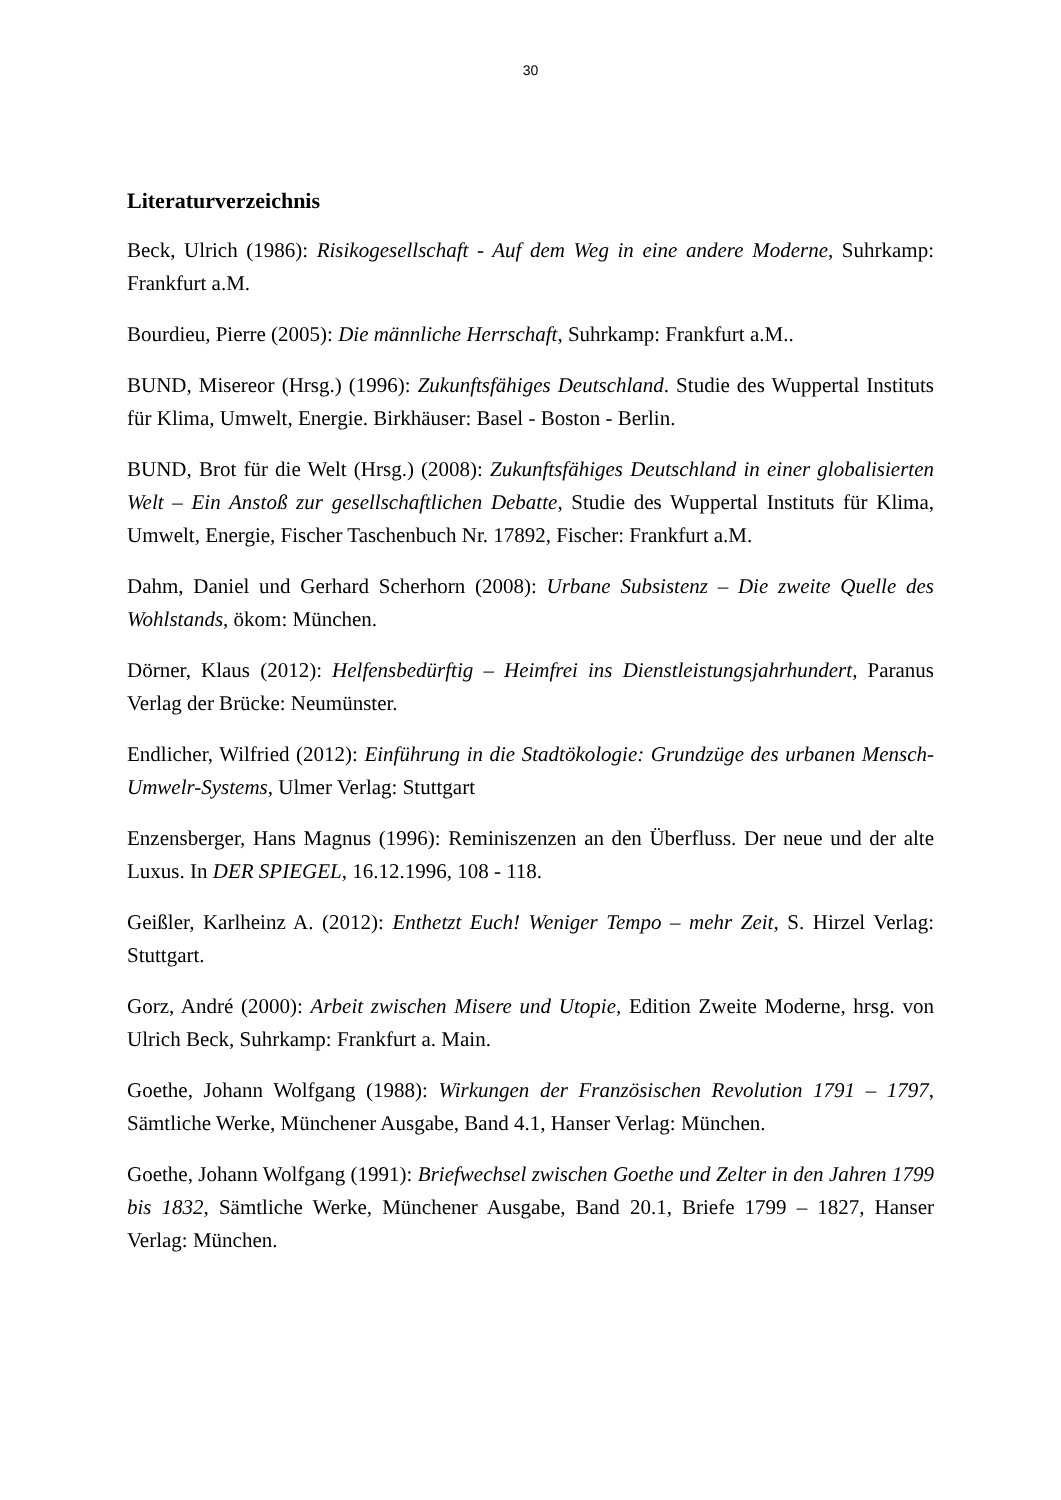30
Literaturverzeichnis
Beck, Ulrich (1986): Risikogesellschaft - Auf dem Weg in eine andere Moderne, Suhrkamp: Frankfurt a.M.
Bourdieu, Pierre (2005): Die männliche Herrschaft, Suhrkamp: Frankfurt a.M..
BUND, Misereor (Hrsg.) (1996): Zukunftsfähiges Deutschland. Studie des Wuppertal Instituts für Klima, Umwelt, Energie. Birkhäuser: Basel - Boston - Berlin.
BUND, Brot für die Welt (Hrsg.) (2008): Zukunftsfähiges Deutschland in einer globalisierten Welt – Ein Anstoß zur gesellschaftlichen Debatte, Studie des Wuppertal Instituts für Klima, Umwelt, Energie, Fischer Taschenbuch Nr. 17892, Fischer: Frankfurt a.M.
Dahm, Daniel und Gerhard Scherhorn (2008): Urbane Subsistenz – Die zweite Quelle des Wohlstands, ökom: München.
Dörner, Klaus (2012): Helfensbedürftig – Heimfrei ins Dienstleistungsjahrhundert, Paranus Verlag der Brücke: Neumünster.
Endlicher, Wilfried (2012): Einführung in die Stadtökologie: Grundzüge des urbanen Mensch-Umwelr-Systems, Ulmer Verlag: Stuttgart
Enzensberger, Hans Magnus (1996): Reminiszenzen an den Überfluss. Der neue und der alte Luxus. In DER SPIEGEL, 16.12.1996, 108 - 118.
Geißler, Karlheinz A. (2012): Enthetzt Euch! Weniger Tempo – mehr Zeit, S. Hirzel Verlag: Stuttgart.
Gorz, André (2000): Arbeit zwischen Misere und Utopie, Edition Zweite Moderne, hrsg. von Ulrich Beck, Suhrkamp: Frankfurt a. Main.
Goethe, Johann Wolfgang (1988): Wirkungen der Französischen Revolution 1791 – 1797, Sämtliche Werke, Münchener Ausgabe, Band 4.1, Hanser Verlag: München.
Goethe, Johann Wolfgang (1991): Briefwechsel zwischen Goethe und Zelter in den Jahren 1799 bis 1832, Sämtliche Werke, Münchener Ausgabe, Band 20.1, Briefe 1799 – 1827, Hanser Verlag: München.